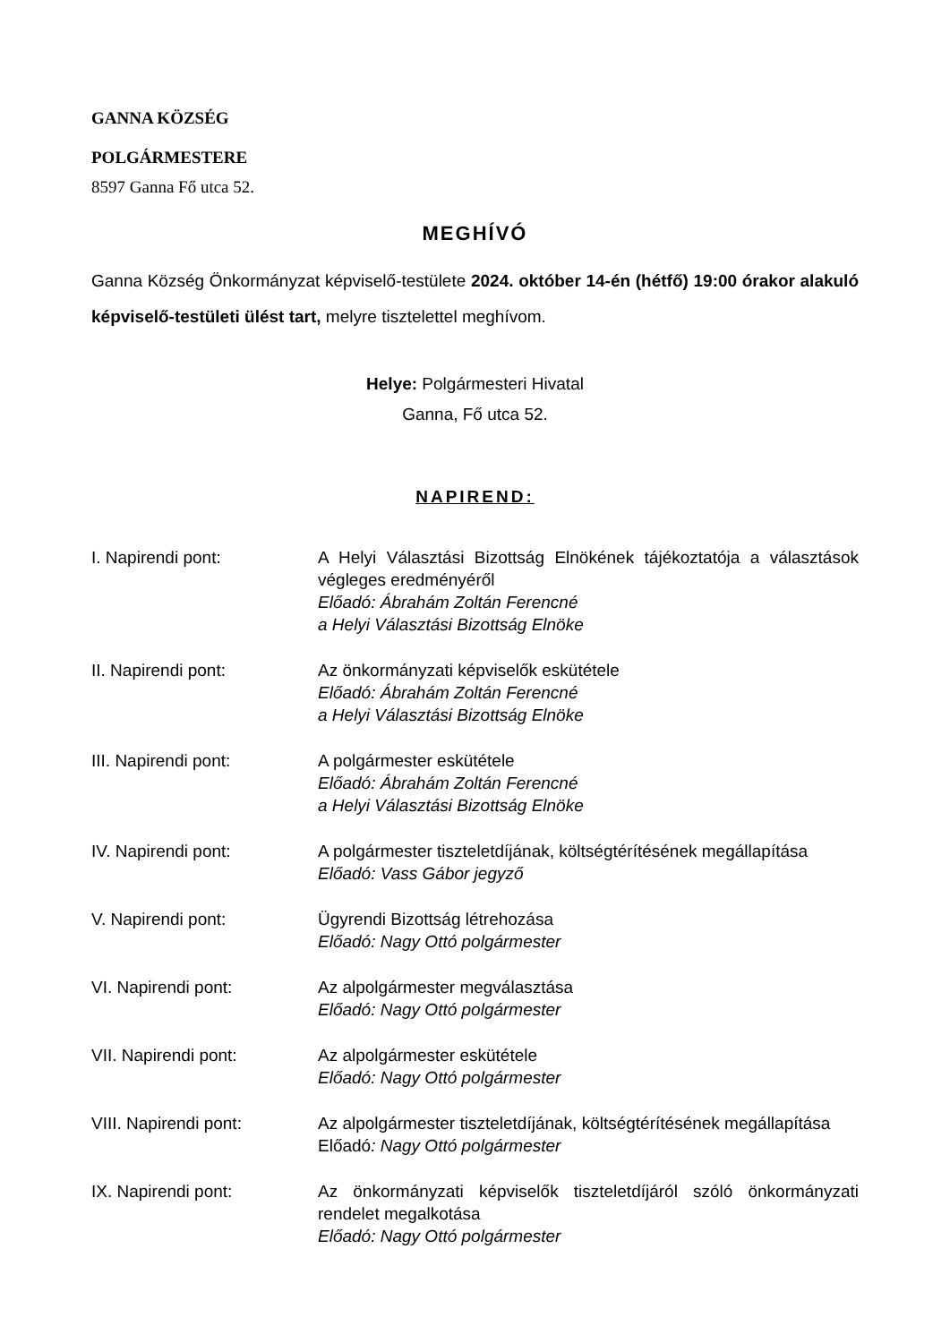GANNA KÖZSÉG
POLGÁRMESTERE
8597 Ganna Fő utca 52.
MEGHÍVÓ
Ganna Község Önkormányzat képviselő-testülete 2024. október 14-én (hétfő) 19:00 órakor alakuló képviselő-testületi ülést tart, melyre tisztelettel meghívom.
Helye: Polgármesteri Hivatal
Ganna, Fő utca 52.
NAPIREND:
I. Napirendi pont: A Helyi Választási Bizottság Elnökének tájékoztatója a választások végleges eredményéről
Előadó: Ábrahám Zoltán Ferencné
a Helyi Választási Bizottság Elnöke
II. Napirendi pont: Az önkormányzati képviselők eskütétele
Előadó: Ábrahám Zoltán Ferencné
a Helyi Választási Bizottság Elnöke
III. Napirendi pont: A polgármester eskütétele
Előadó: Ábrahám Zoltán Ferencné
a Helyi Választási Bizottság Elnöke
IV. Napirendi pont: A polgármester tiszteletdíjának, költségtérítésének megállapítása
Előadó: Vass Gábor jegyző
V. Napirendi pont: Ügyrendi Bizottság létrehozása
Előadó: Nagy Ottó polgármester
VI. Napirendi pont: Az alpolgármester megválasztása
Előadó: Nagy Ottó polgármester
VII. Napirendi pont: Az alpolgármester eskütétele
Előadó: Nagy Ottó polgármester
VIII. Napirendi pont: Az alpolgármester tiszteletdíjának, költségtérítésének megállapítása
Előadó: Nagy Ottó polgármester
IX. Napirendi pont: Az önkormányzati képviselők tiszteletdíjáról szóló önkormányzati rendelet megalkotása
Előadó: Nagy Ottó polgármester